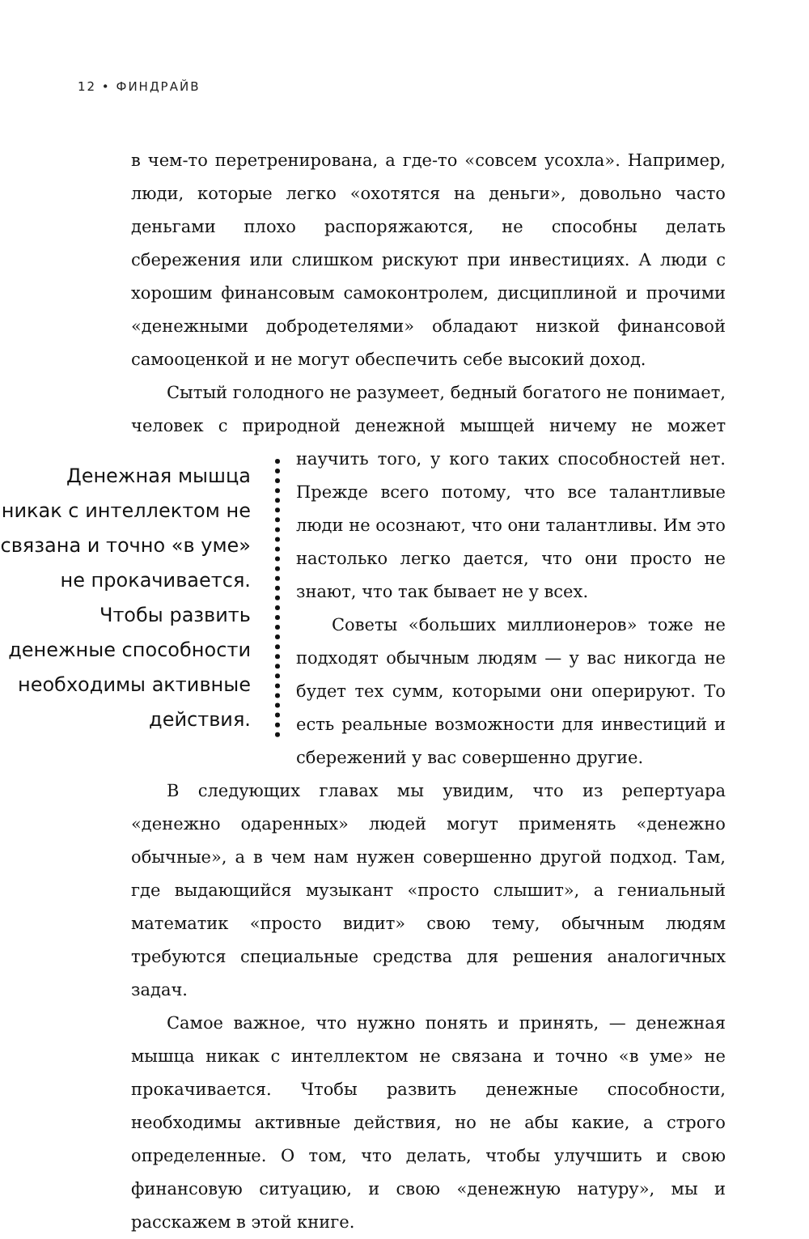12 • ФИНДРАЙВ
в чем-то перетренирована, а где-то «совсем усохла». Например, люди, которые легко «охотятся на деньги», довольно часто деньгами плохо распоряжаются, не способны делать сбережения или слишком рискуют при инвестициях. А люди с хорошим финансовым самоконтролем, дисциплиной и прочими «денежными добродетелями» обладают низкой финансовой самооценкой и не могут обеспечить себе высокий доход.
Сытый голодного не разумеет, бедный богатого не понимает, человек с природной денежной мышцей ничему не может научить
Денежная мышца никак с интеллектом не связана и точно «в уме» не прокачивается. Чтобы развить денежные способности необходимы активные действия.
того, у кого таких способностей нет. Прежде всего потому, что все талантливые люди не осознают, что они талантливы. Им это настолько легко дается, что они просто не знают, что так бывает не у всех.
Советы «больших миллионеров» тоже не подходят обычным людям — у вас никогда не будет тех сумм, которыми они оперируют. То есть реальные возможности для инвестиций и сбережений у вас совершенно другие.
В следующих главах мы увидим, что из репертуара «денежно одаренных» людей могут применять «денежно обычные», а в чем нам нужен совершенно другой подход. Там, где выдающийся музыкант «просто слышит», а гениальный математик «просто видит» свою тему, обычным людям требуются специальные средства для решения аналогичных задач.
Самое важное, что нужно понять и принять, — денежная мышца никак с интеллектом не связана и точно «в уме» не прокачивается. Чтобы развить денежные способности, необходимы активные действия, но не абы какие, а строго определенные. О том, что делать, чтобы улучшить и свою финансовую ситуацию, и свою «денежную натуру», мы и расскажем в этой книге.